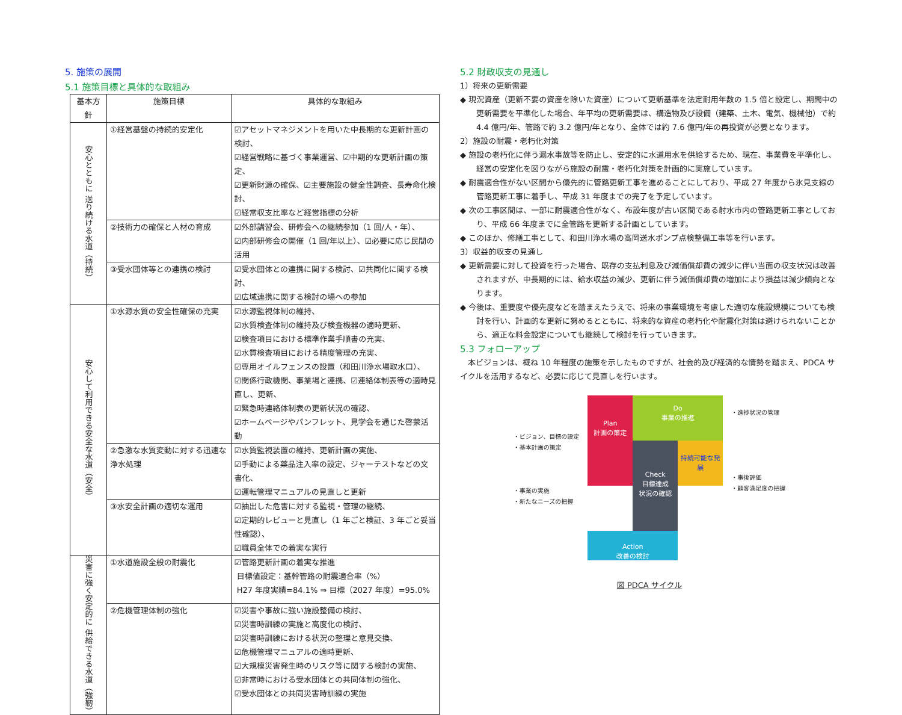5. 施策の展開
5.1 施策目標と具体的な取組み
| 基本方針 | 施策目標 | 具体的な取組み |
| --- | --- | --- |
| 安心とともに 送り続ける水道（持続） | ①経営基盤の持続的安定化 | ☑アセットマネジメントを用いた中長期的な更新計画の検討、 ☑経営戦略に基づく事業運営、☑中期的な更新計画の策定、 ☑更新財源の確保、☑主要施設の健全性調査、長寿命化検討、 ☑経常収支比率など経営指標の分析 |
| | ②技術力の確保と人材の育成 | ☑外部講習会、研修会への継続参加（1 回/人・年）、 ☑内部研修会の開催（1 回/年以上）、☑必要に応じ民間の活用 |
| | ③受水団体等との連携の検討 | ☑受水団体との連携に関する検討、☑共同化に関する検討、 ☑広域連携に関する検討の場への参加 |
| 安心して利用できる安全な水道（安全） | ①水源水質の安全性確保の充実 | ☑水源監視体制の維持、 ☑水質検査体制の維持及び検査機器の適時更新、 ☑検査項目における標準作業手順書の充実、 ☑水質検査項目における精度管理の充実、 ☑専用オイルフェンスの設置（和田川浄水場取水口）、 ☑関係行政機関、事業場と連携、☑連絡体制表等の適時見直し、更新、 ☑緊急時連絡体制表の更新状況の確認、 ☑ホームページやパンフレット、見学会を通じた啓蒙活動 |
| | ②急激な水質変動に対する迅速な浄水処理 | ☑水質監視装置の維持、更新計画の実施、 ☑手動による薬品注入率の設定、ジャーテストなどの文書化、 ☑運転管理マニュアルの見直しと更新 |
| | ③水安全計画の適切な運用 | ☑抽出した危害に対する監視・管理の継続、 ☑定期的レビューと見直し（1 年ごと検証、3 年ごと妥当性確認）、 ☑職員全体での着実な実行 |
| 災害に強く安定的に 供給できる水道（強靭） | ①水道施設全般の耐震化 | ☑管路更新計画の着実な推進 目標値設定：基幹管路の耐震適合率（%） H27 年度実績=84.1% ⇒ 目標（2027 年度）=95.0% |
| | ②危機管理体制の強化 | ☑災害や事故に強い施設整備の検討、 ☑災害時訓練の実施と高度化の検討、 ☑災害時訓練における状況の整理と意見交換、 ☑危機管理マニュアルの適時更新、 ☑大規模災害発生時のリスク等に関する検討の実施、 ☑非常時における受水団体との共同体制の強化、 ☑受水団体との共同災害時訓練の実施 |
5.2 財政収支の見通し
1）将来の更新需要
◆ 現況資産（更新不要の資産を除いた資産）について更新基準を法定耐用年数の 1.5 倍と設定し、期間中の更新需要を平準化した場合、年平均の更新需要は、構造物及び設備（建築、土木、電気、機械他）で約 4.4 億円/年、管路で約 3.2 億円/年となり、全体では約 7.6 億円/年の再投資が必要となります。
2）施設の耐震・老朽化対策
◆ 施設の老朽化に伴う漏水事故等を防止し、安定的に水道用水を供給するため、現在、事業費を平準化し、経営の安定化を図りながら施設の耐震・老朽化対策を計画的に実施しています。
◆ 耐震適合性がない区間から優先的に管路更新工事を進めることにしており、平成 27 年度から氷見支線の管路更新工事に着手し、平成 31 年度までの完了を予定しています。
◆ 次の工事区間は、一部に耐震適合性がなく、布設年度が古い区間である射水市内の管路更新工事としており、平成 66 年度までに全管路を更新する計画としています。
◆ このほか、修繕工事として、和田川浄水場の高岡送水ポンプ点検整備工事等を行います。
3）収益的収支の見通し
◆ 更新需要に対して投資を行った場合、既存の支払利息及び減価償却費の減少に伴い当面の収支状況は改善されますが、中長期的には、給水収益の減少、更新に伴う減価償却費の増加により損益は減少傾向となります。
◆ 今後は、重要度や優先度などを踏まえたうえで、将来の事業環境を考慮した適切な施設規模についても検討を行い、計画的な更新に努めるとともに、将来的な資産の老朽化や耐震化対策は避けられないことから、適正な料金設定についても継続して検討を行っていきます。
5.3 フォローアップ
　本ビジョンは、概ね 10 年程度の施策を示したものですが、社会的及び経済的な情勢を踏まえ、PDCA サイクルを活用するなど、必要に応じて見直しを行います。
・ビジョン、目標の設定
・基本計画の策定
・事業の実施
・新たなニーズの把握
Plan
計画の策定
Do
事業の推進
持続可能な発展
Check
目標達成
状況の確認
Action
改善の検討
・進捗状況の管理
・事後評価
・顧客満足度の把握
図 PDCA サイクル